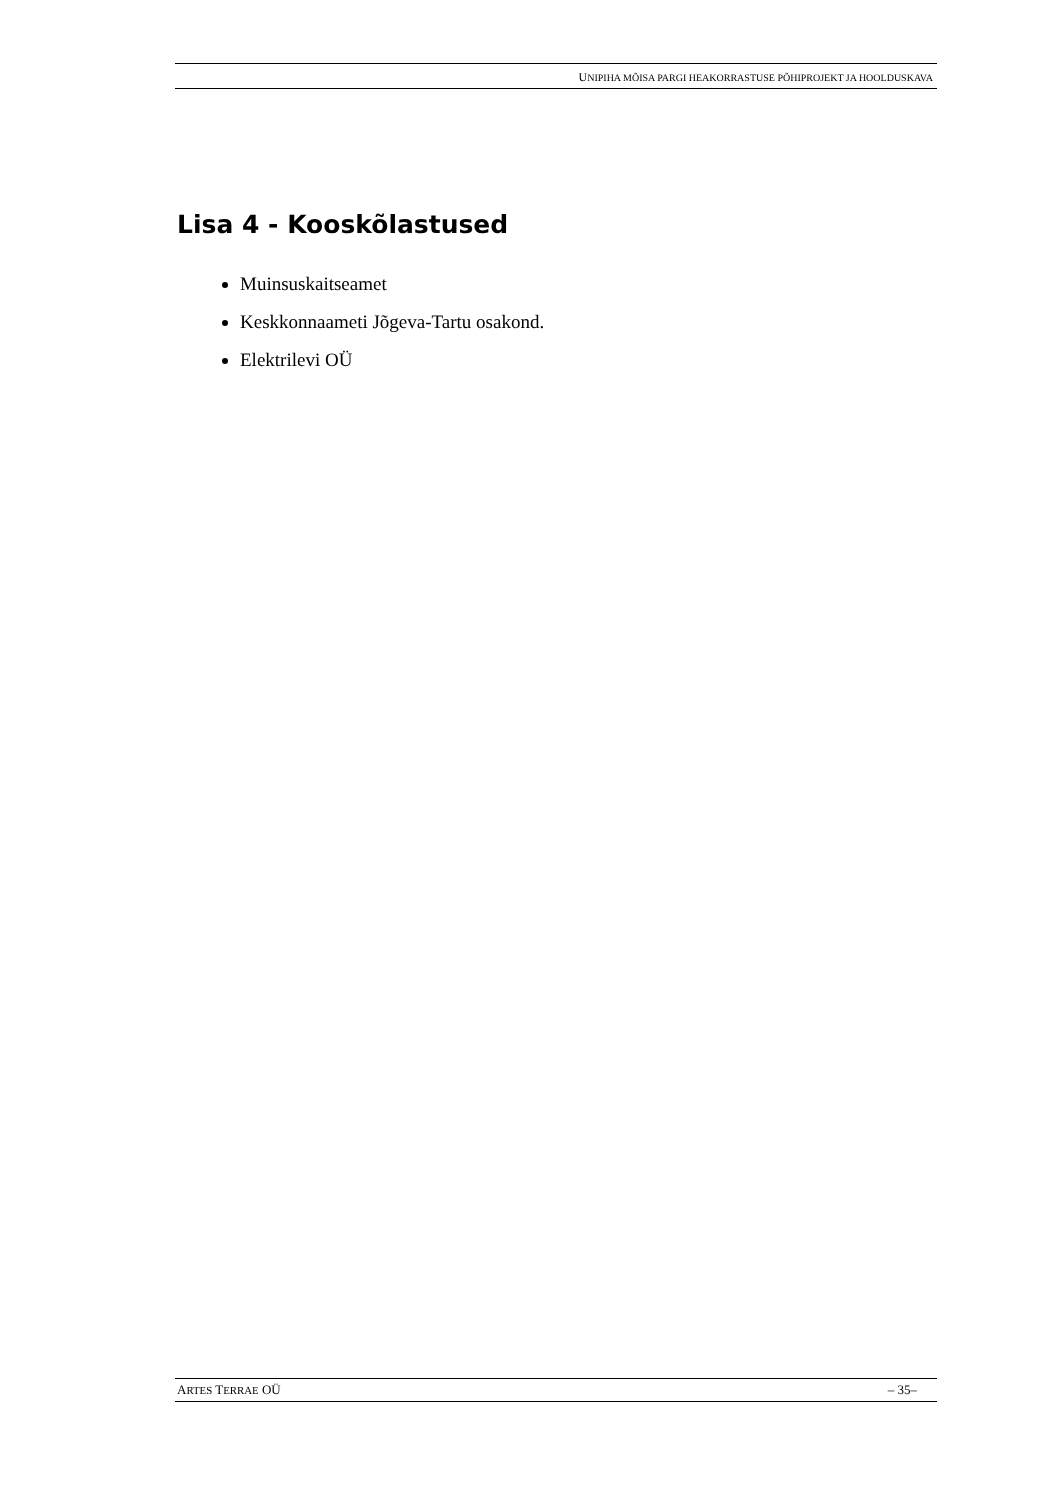UNIPIHA MÕISA PARGI HEAKORRASTUSE PÕHIPROJEKT JA HOOLDUSKAVA
Lisa 4 - Kooskõlastused
Muinsuskaitseamet
Keskkonnaameti Jõgeva-Tartu osakond.
Elektrilevi OÜ
ARTES TERRAE OÜ – 35–